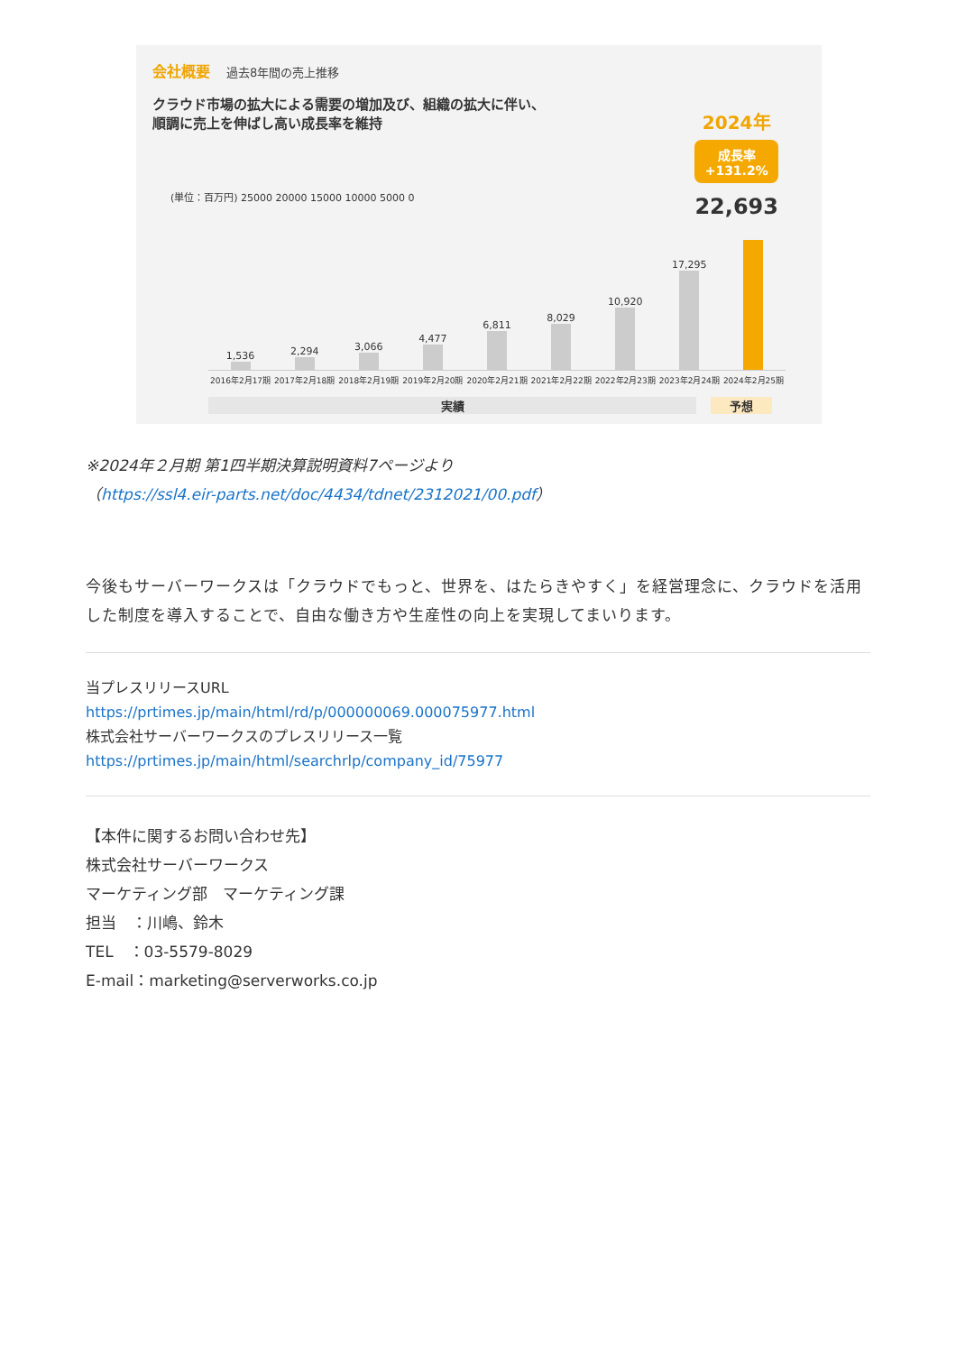会社概要 過去8年間の売上推移
クラウド市場の拡大による需要の増加及び、組織の拡大に伴い、
順調に売上を伸ばし高い成長率を維持
2024年
成長率
+131.2%
22,693
(単位：百万円) 25000 20000 15000 10000 5000 0
1,536
2,294
3,066
4,477
6,811
8,029
10,920
17,295
2016年2月17期 2017年2月18期 2018年2月19期 2019年2月20期 2020年2月21期 2021年2月22期 2022年2月23期 2023年2月24期 2024年2月25期
実績 予想
※2024年２月期 第1四半期決算説明資料7ページより
（https://ssl4.eir-parts.net/doc/4434/tdnet/2312021/00.pdf）
今後もサーバーワークスは「クラウドでもっと、世界を、はたらきやすく」を経営理念に、クラウドを活用した制度を導入することで、自由な働き方や生産性の向上を実現してまいります。
当プレスリリースURL
https://prtimes.jp/main/html/rd/p/000000069.000075977.html
株式会社サーバーワークスのプレスリリース一覧
https://prtimes.jp/main/html/searchrlp/company_id/75977
【本件に関するお問い合わせ先】
株式会社サーバーワークス
マーケティング部　マーケティング課
担当　：川嶋、鈴木
TEL　：03-5579-8029
E-mail：marketing@serverworks.co.jp